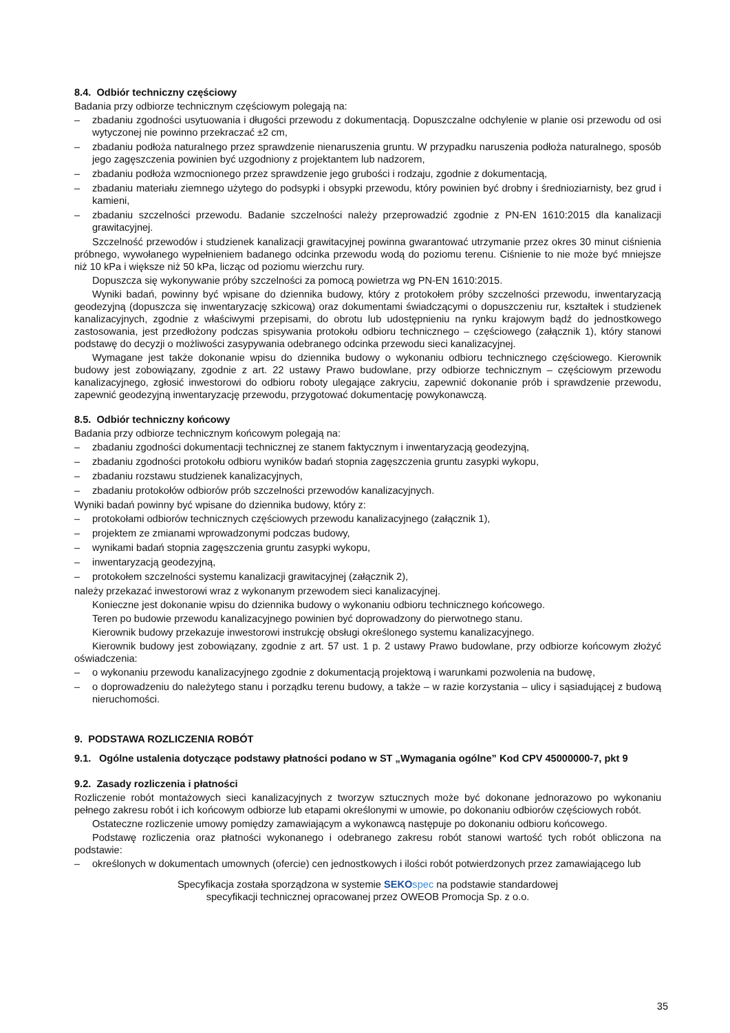8.4. Odbiór techniczny częściowy
Badania przy odbiorze technicznym częściowym polegają na:
– zbadaniu zgodności usytuowania i długości przewodu z dokumentacją. Dopuszczalne odchylenie w planie osi przewodu od osi wytyczonej nie powinno przekraczać ±2 cm,
– zbadaniu podłoża naturalnego przez sprawdzenie nienaruszenia gruntu. W przypadku naruszenia podłoża naturalnego, sposób jego zagęszczenia powinien być uzgodniony z projektantem lub nadzorem,
– zbadaniu podłoża wzmocnionego przez sprawdzenie jego grubości i rodzaju, zgodnie z dokumentacją,
– zbadaniu materiału ziemnego użytego do podsypki i obsypki przewodu, który powinien być drobny i średnioziarnisty, bez grud i kamieni,
– zbadaniu szczelności przewodu. Badanie szczelności należy przeprowadzić zgodnie z PN-EN 1610:2015 dla kanalizacji grawitacyjnej.
Szczelność przewodów i studzienek kanalizacji grawitacyjnej powinna gwarantować utrzymanie przez okres 30 minut ciśnienia próbnego, wywołanego wypełnieniem badanego odcinka przewodu wodą do poziomu terenu. Ciśnienie to nie może być mniejsze niż 10 kPa i większe niż 50 kPa, licząc od poziomu wierzchu rury.
Dopuszcza się wykonywanie próby szczelności za pomocą powietrza wg PN-EN 1610:2015.
Wyniki badań, powinny być wpisane do dziennika budowy, który z protokołem próby szczelności przewodu, inwentaryzacją geodezyjną (dopuszcza się inwentaryzację szkicową) oraz dokumentami świadczącymi o dopuszczeniu rur, kształtek i studzienek kanalizacyjnych, zgodnie z właściwymi przepisami, do obrotu lub udostępnieniu na rynku krajowym bądź do jednostkowego zastosowania, jest przedłożony podczas spisywania protokołu odbioru technicznego – częściowego (załącznik 1), który stanowi podstawę do decyzji o możliwości zasypywania odebranego odcinka przewodu sieci kanalizacyjnej.
Wymagane jest także dokonanie wpisu do dziennika budowy o wykonaniu odbioru technicznego częściowego. Kierownik budowy jest zobowiązany, zgodnie z art. 22 ustawy Prawo budowlane, przy odbiorze technicznym – częściowym przewodu kanalizacyjnego, zgłosić inwestorowi do odbioru roboty ulegające zakryciu, zapewnić dokonanie prób i sprawdzenie przewodu, zapewnić geodezyjną inwentaryzację przewodu, przygotować dokumentację powykonawczą.
8.5. Odbiór techniczny końcowy
Badania przy odbiorze technicznym końcowym polegają na:
– zbadaniu zgodności dokumentacji technicznej ze stanem faktycznym i inwentaryzacją geodezyjną,
– zbadaniu zgodności protokołu odbioru wyników badań stopnia zagęszczenia gruntu zasypki wykopu,
– zbadaniu rozstawu studzienek kanalizacyjnych,
– zbadaniu protokołów odbiorów prób szczelności przewodów kanalizacyjnych.
Wyniki badań powinny być wpisane do dziennika budowy, który z:
– protokołami odbiorów technicznych częściowych przewodu kanalizacyjnego (załącznik 1),
– projektem ze zmianami wprowadzonymi podczas budowy,
– wynikami badań stopnia zagęszczenia gruntu zasypki wykopu,
– inwentaryzacją geodezyjną,
– protokołem szczelności systemu kanalizacji grawitacyjnej (załącznik 2),
należy przekazać inwestorowi wraz z wykonanym przewodem sieci kanalizacyjnej.
Konieczne jest dokonanie wpisu do dziennika budowy o wykonaniu odbioru technicznego końcowego.
Teren po budowie przewodu kanalizacyjnego powinien być doprowadzony do pierwotnego stanu.
Kierownik budowy przekazuje inwestorowi instrukcję obsługi określonego systemu kanalizacyjnego.
Kierownik budowy jest zobowiązany, zgodnie z art. 57 ust. 1 p. 2 ustawy Prawo budowlane, przy odbiorze końcowym złożyć oświadczenia:
– o wykonaniu przewodu kanalizacyjnego zgodnie z dokumentacją projektową i warunkami pozwolenia na budowę,
– o doprowadzeniu do należytego stanu i porządku terenu budowy, a także – w razie korzystania – ulicy i sąsiadującej z budową nieruchomości.
9. PODSTAWA ROZLICZENIA ROBÓT
9.1. Ogólne ustalenia dotyczące podstawy płatności podano w ST „Wymagania ogólne” Kod CPV 45000000-7, pkt 9
9.2. Zasady rozliczenia i płatności
Rozliczenie robót montażowych sieci kanalizacyjnych z tworzyw sztucznych może być dokonane jednorazowo po wykonaniu pełnego zakresu robót i ich końcowym odbiorze lub etapami określonymi w umowie, po dokonaniu odbiorów częściowych robót.
Ostateczne rozliczenie umowy pomiędzy zamawiającym a wykonawcą następuje po dokonaniu odbioru końcowego.
Podstawę rozliczenia oraz płatności wykonanego i odebranego zakresu robót stanowi wartość tych robót obliczona na podstawie:
– określonych w dokumentach umownych (ofercie) cen jednostkowych i ilości robót potwierdzonych przez zamawiającego lub
Specyfikacja została sporządzona w systemie SEKO spec na podstawie standardowej
specyfikacji technicznej opracowanej przez OWEOB Promocja Sp. z o.o.
35